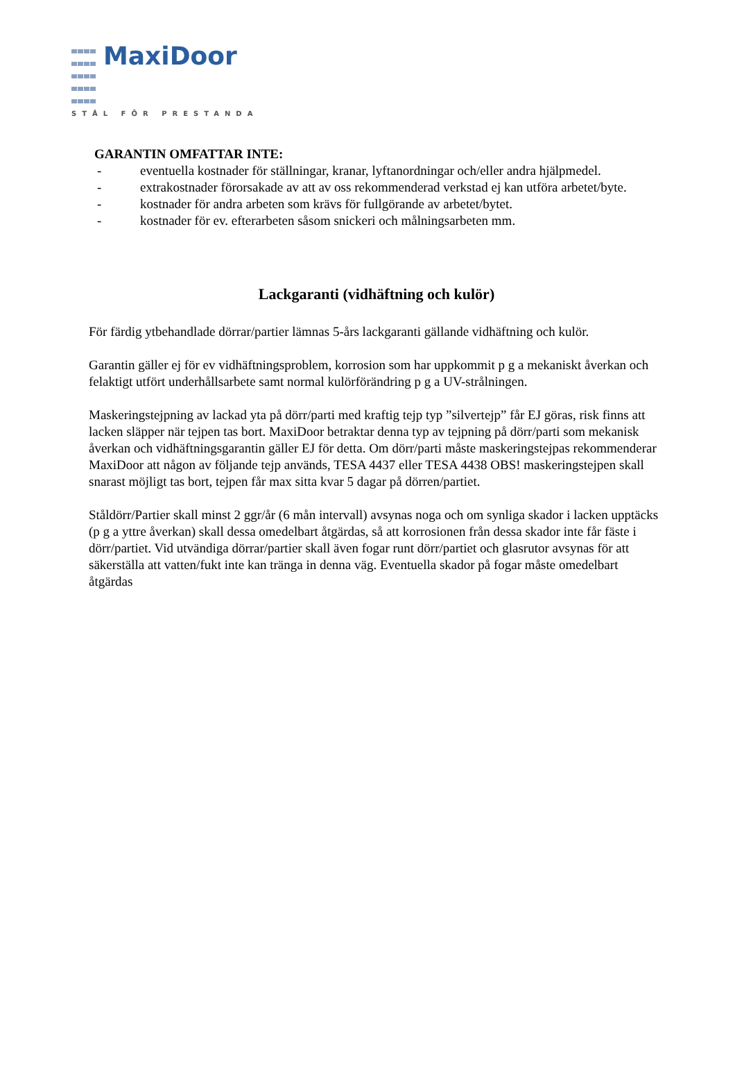MaxiDoor
STÅL FÖR PRESTANDA
GARANTIN OMFATTAR INTE:
- eventuella kostnader för ställningar, kranar, lyftanordningar och/eller andra hjälpmedel.
- extrakostnader förorsakade av att av oss rekommenderad verkstad ej kan utföra arbetet/byte.
- kostnader för andra arbeten som krävs för fullgörande av arbetet/bytet.
- kostnader för ev. efterarbeten såsom snickeri och målningsarbeten mm.
Lackgaranti (vidhäftning och kulör)
För färdig ytbehandlade dörrar/partier lämnas 5-års lackgaranti gällande vidhäftning och kulör.
Garantin gäller ej för ev vidhäftningsproblem, korrosion som har uppkommit p g a mekaniskt åverkan och felaktigt utfört underhållsarbete samt normal kulörförändring p g a UV-strålningen.
Maskeringstejpning av lackad yta på dörr/parti med kraftig tejp typ ”silvertejp” får EJ göras, risk finns att lacken släpper när tejpen tas bort. MaxiDoor betraktar denna typ av tejpning på dörr/parti som mekanisk åverkan och vidhäftningsgarantin gäller EJ för detta. Om dörr/parti måste maskeringstejpas rekommenderar MaxiDoor att någon av följande tejp används, TESA 4437 eller TESA 4438 OBS! maskeringstejpen skall snarast möjligt tas bort, tejpen får max sitta kvar 5 dagar på dörren/partiet.
Ståldörr/Partier skall minst 2 ggr/år (6 mån intervall) avsynas noga och om synliga skador i lacken upptäcks (p g a yttre åverkan) skall dessa omedelbart åtgärdas, så att korrosionen från dessa skador inte får fäste i dörr/partiet. Vid utvändiga dörrar/partier skall även fogar runt dörr/partiet och glasrutor avsynas för att säkerställa att vatten/fukt inte kan tränga in denna väg. Eventuella skador på fogar måste omedelbart åtgärdas